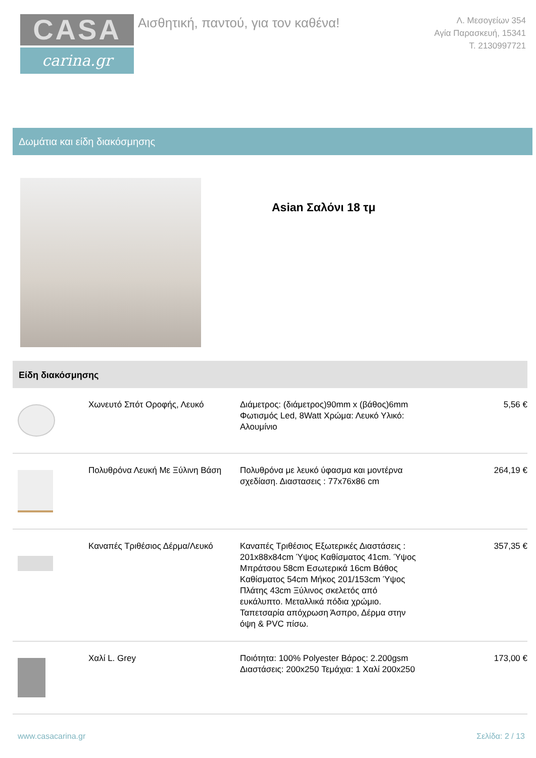CASA
carina.gr
Αισθητική, παντού, για τον καθένα!
Λ. Μεσογείων 354
Αγία Παρασκευή, 15341
Τ. 2130997721
Δωμάτια και είδη διακόσμησης
Asian Σαλόνι 18 τμ
Είδη διακόσμησης
| | Χωνευτό Σπότ Οροφής, Λευκό | Διάμετρος: (διάμετρος)90mm x (βάθος)6mm Φωτισμός Led, 8Watt Χρώμα: Λευκό Υλικό: Αλουμίνιο | 5,56 € |
| | Πολυθρόνα Λευκή Με Ξύλινη Βάση | Πολυθρόνα με λευκό ύφασμα και μοντέρνα σχεδίαση. Διαστασεις : 77x76x86 cm | 264,19 € |
| | Καναπές Τριθέσιος Δέρμα/Λευκό | Καναπές Τριθέσιος Εξωτερικές Διαστάσεις : 201x88x84cm Ύψος Καθίσματος 41cm. Ύψος Μπράτσου 58cm Εσωτερικά 16cm Βάθος Καθίσματος 54cm Μήκος 201/153cm Ύψος Πλάτης 43cm Ξύλινος σκελετός από ευκάλυπτο. Μεταλλικά πόδια χρώμιο. Ταπετσαρία απόχρωση Άσπρο, Δέρμα στην όψη & PVC πίσω. | 357,35 € |
| | Χαλί L. Grey | Ποιότητα: 100% Polyester Βάρος: 2.200gsm Διαστάσεις: 200x250 Τεμάχια: 1 Χαλί 200x250 | 173,00 € |
www.casacarina.gr Σελίδα: 2 / 13